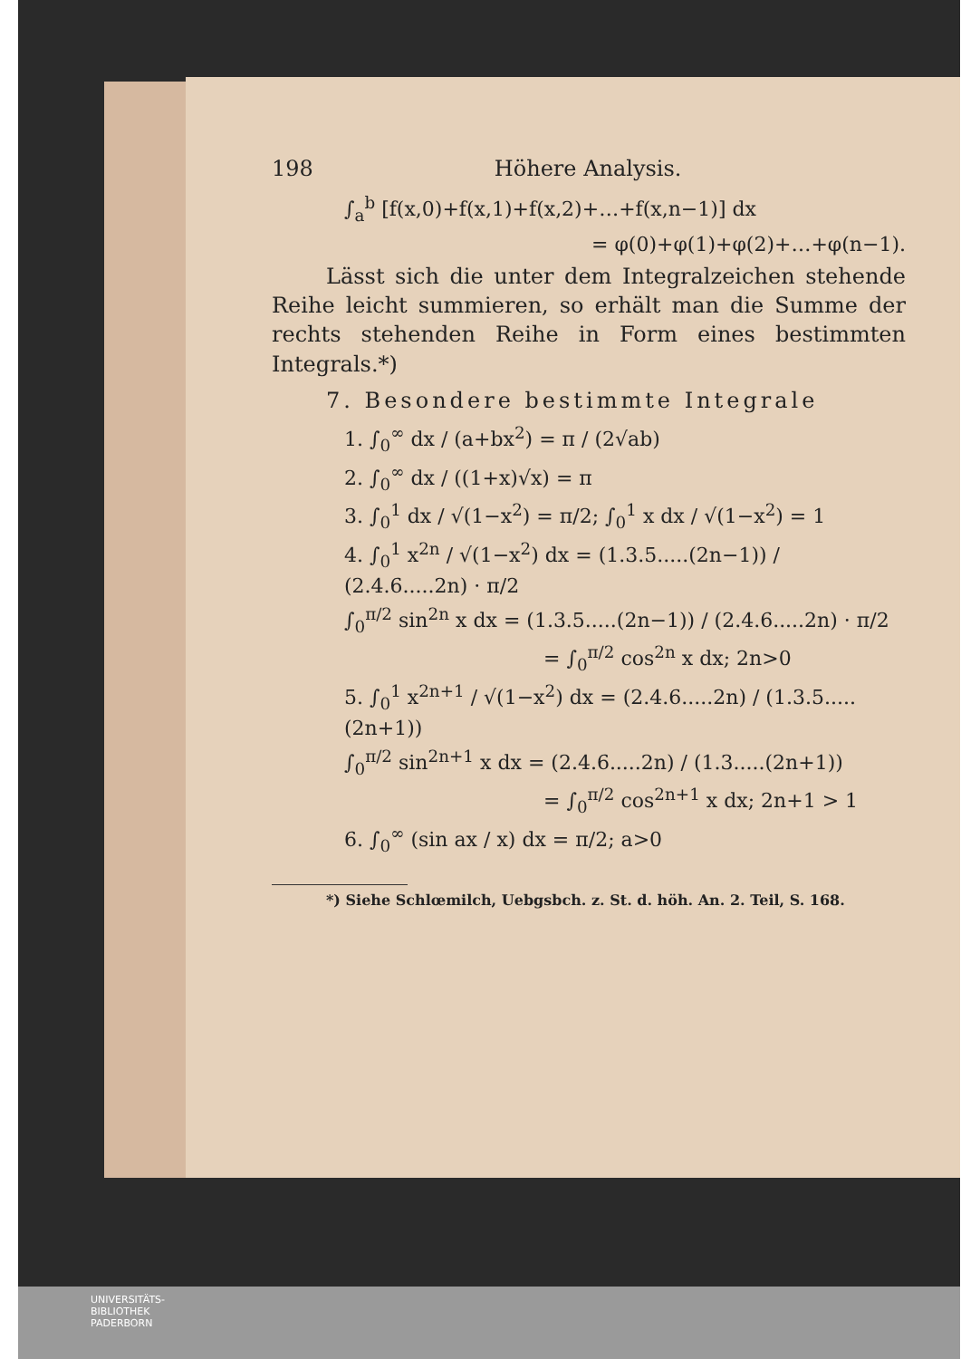198 Höhere Analysis.
∫<sub>a</sub><sup>b</sup> [f(x,0)+f(x,1)+f(x,2)+…+f(x,n−1)] dx
= φ(0)+φ(1)+φ(2)+…+φ(n−1).
Lässt sich die unter dem Integralzeichen stehende Reihe leicht summieren, so erhält man die Summe der rechts stehenden Reihe in Form eines bestimmten Integrals.*)
7. Besondere bestimmte Integrale
1. ∫<sub>0</sub><sup>∞</sup> dx / (a+bx<sup>2</sup>) = π / (2√ab)
2. ∫<sub>0</sub><sup>∞</sup> dx / ((1+x)√x) = π
3. ∫<sub>0</sub><sup>1</sup> dx / √(1−x<sup>2</sup>) = π/2; ∫<sub>0</sub><sup>1</sup> x dx / √(1−x<sup>2</sup>) = 1
4. ∫<sub>0</sub><sup>1</sup> x<sup>2n</sup> / √(1−x<sup>2</sup>) dx = (1.3.5.....(2n−1)) / (2.4.6.....2n) · π/2
∫<sub>0</sub><sup>π/2</sup> sin<sup>2n</sup> x dx = (1.3.5.....(2n−1)) / (2.4.6.....2n) · π/2
= ∫<sub>0</sub><sup>π/2</sup> cos<sup>2n</sup> x dx; 2n>0
5. ∫<sub>0</sub><sup>1</sup> x<sup>2n+1</sup> / √(1−x<sup>2</sup>) dx = (2.4.6.....2n) / (1.3.5.....(2n+1))
∫<sub>0</sub><sup>π/2</sup> sin<sup>2n+1</sup> x dx = (2.4.6.....2n) / (1.3.....(2n+1))
= ∫<sub>0</sub><sup>π/2</sup> cos<sup>2n+1</sup> x dx; 2n+1 > 1
6. ∫<sub>0</sub><sup>∞</sup> (sin ax / x) dx = π/2; a>0
*) Siehe Schlœmilch, Uebgsbch. z. St. d. höh. An. 2. Teil, S. 168.
UNIVERSITÄTS-
BIBLIOTHEK
PADERBORN